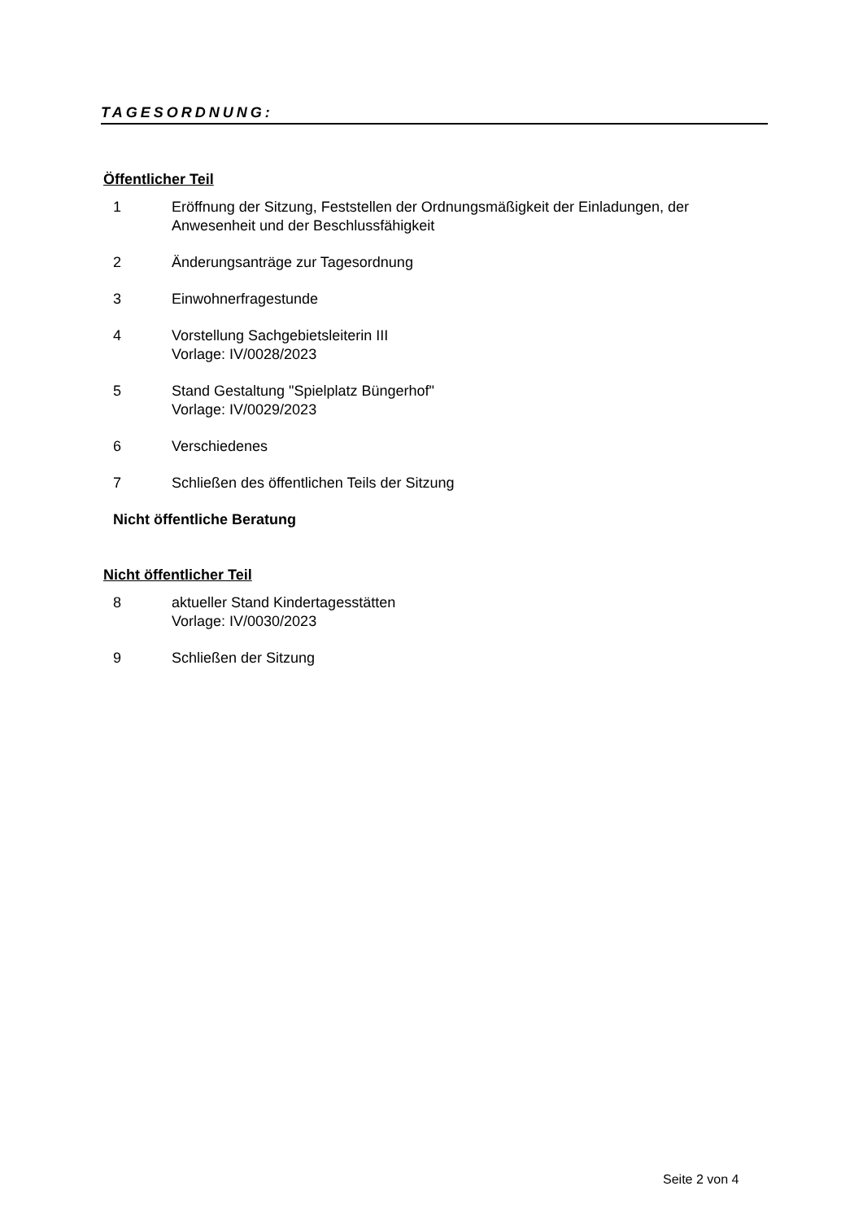TAGESORDNUNG:
Öffentlicher Teil
1 Eröffnung der Sitzung, Feststellen der Ordnungsmäßigkeit der Einladungen, der
Anwesenheit und der Beschlussfähigkeit
2 Änderungsanträge zur Tagesordnung
3 Einwohnerfragestunde
4 Vorstellung Sachgebietsleiterin III
Vorlage: IV/0028/2023
5 Stand Gestaltung "Spielplatz Büngerhof"
Vorlage: IV/0029/2023
6 Verschiedenes
7 Schließen des öffentlichen Teils der Sitzung
Nicht öffentliche Beratung
Nicht öffentlicher Teil
8 aktueller Stand Kindertagesstätten
Vorlage: IV/0030/2023
9 Schließen der Sitzung
Seite 2 von 4